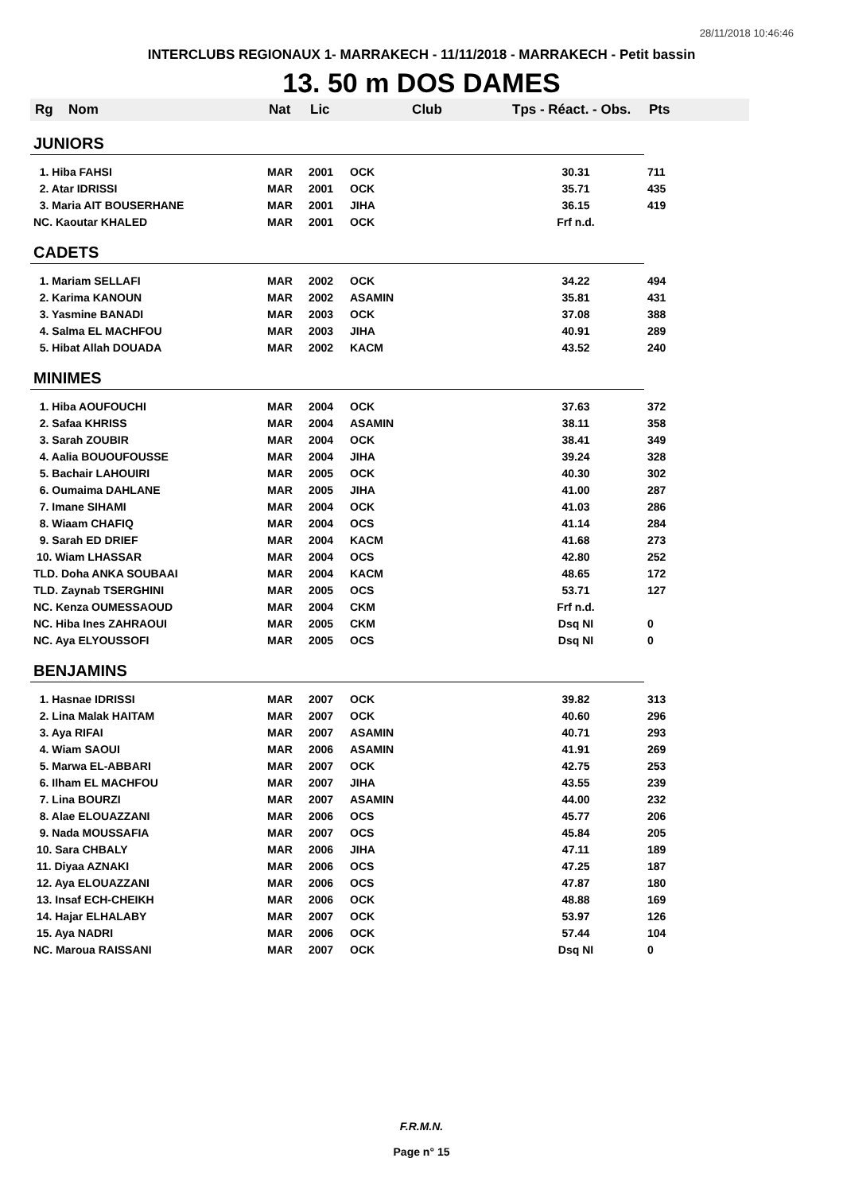28/11/2018 10:46:46
INTERCLUBS REGIONAUX 1- MARRAKECH - 11/11/2018 - MARRAKECH - Petit bassin
13. 50 m DOS DAMES
| Rg | Nom | Nat | Lic | Club | Tps - Réact. - Obs. | Pts |
| --- | --- | --- | --- | --- | --- | --- |
| JUNIORS | | | | | | |
| 1. Hiba FAHSI | | MAR | 2001 | OCK | 30.31 | 711 |
| 2. Atar IDRISSI | | MAR | 2001 | OCK | 35.71 | 435 |
| 3. Maria AIT BOUSERHANE | | MAR | 2001 | JIHA | 36.15 | 419 |
| NC. Kaoutar KHALED | | MAR | 2001 | OCK | Frf n.d. | |
| CADETS | | | | | | |
| 1. Mariam SELLAFI | | MAR | 2002 | OCK | 34.22 | 494 |
| 2. Karima KANOUN | | MAR | 2002 | ASAMIN | 35.81 | 431 |
| 3. Yasmine BANADI | | MAR | 2003 | OCK | 37.08 | 388 |
| 4. Salma EL MACHFOU | | MAR | 2003 | JIHA | 40.91 | 289 |
| 5. Hibat Allah DOUADA | | MAR | 2002 | KACM | 43.52 | 240 |
| MINIMES | | | | | | |
| 1. Hiba AOUFOUCHI | | MAR | 2004 | OCK | 37.63 | 372 |
| 2. Safaa KHRISS | | MAR | 2004 | ASAMIN | 38.11 | 358 |
| 3. Sarah ZOUBIR | | MAR | 2004 | OCK | 38.41 | 349 |
| 4. Aalia BOUOUFOUSSE | | MAR | 2004 | JIHA | 39.24 | 328 |
| 5. Bachair LAHOUIRI | | MAR | 2005 | OCK | 40.30 | 302 |
| 6. Oumaima DAHLANE | | MAR | 2005 | JIHA | 41.00 | 287 |
| 7. Imane SIHAMI | | MAR | 2004 | OCK | 41.03 | 286 |
| 8. Wiaam CHAFIQ | | MAR | 2004 | OCS | 41.14 | 284 |
| 9. Sarah ED DRIEF | | MAR | 2004 | KACM | 41.68 | 273 |
| 10. Wiam LHASSAR | | MAR | 2004 | OCS | 42.80 | 252 |
| TLD. Doha ANKA SOUBAAI | | MAR | 2004 | KACM | 48.65 | 172 |
| TLD. Zaynab TSERGHINI | | MAR | 2005 | OCS | 53.71 | 127 |
| NC. Kenza OUMESSAOUD | | MAR | 2004 | CKM | Frf n.d. | |
| NC. Hiba Ines ZAHRAOUI | | MAR | 2005 | CKM | Dsq NI | 0 |
| NC. Aya ELYOUSSOFI | | MAR | 2005 | OCS | Dsq NI | 0 |
| BENJAMINS | | | | | | |
| 1. Hasnae IDRISSI | | MAR | 2007 | OCK | 39.82 | 313 |
| 2. Lina Malak HAITAM | | MAR | 2007 | OCK | 40.60 | 296 |
| 3. Aya RIFAI | | MAR | 2007 | ASAMIN | 40.71 | 293 |
| 4. Wiam SAOUI | | MAR | 2006 | ASAMIN | 41.91 | 269 |
| 5. Marwa EL-ABBARI | | MAR | 2007 | OCK | 42.75 | 253 |
| 6. Ilham EL MACHFOU | | MAR | 2007 | JIHA | 43.55 | 239 |
| 7. Lina BOURZI | | MAR | 2007 | ASAMIN | 44.00 | 232 |
| 8. Alae ELOUAZZANI | | MAR | 2006 | OCS | 45.77 | 206 |
| 9. Nada MOUSSAFIA | | MAR | 2007 | OCS | 45.84 | 205 |
| 10. Sara CHBALY | | MAR | 2006 | JIHA | 47.11 | 189 |
| 11. Diyaa AZNAKI | | MAR | 2006 | OCS | 47.25 | 187 |
| 12. Aya ELOUAZZANI | | MAR | 2006 | OCS | 47.87 | 180 |
| 13. Insaf ECH-CHEIKH | | MAR | 2006 | OCK | 48.88 | 169 |
| 14. Hajar ELHALABY | | MAR | 2007 | OCK | 53.97 | 126 |
| 15. Aya NADRI | | MAR | 2006 | OCK | 57.44 | 104 |
| NC. Maroua RAISSANI | | MAR | 2007 | OCK | Dsq NI | 0 |
F.R.M.N.
Page n° 15